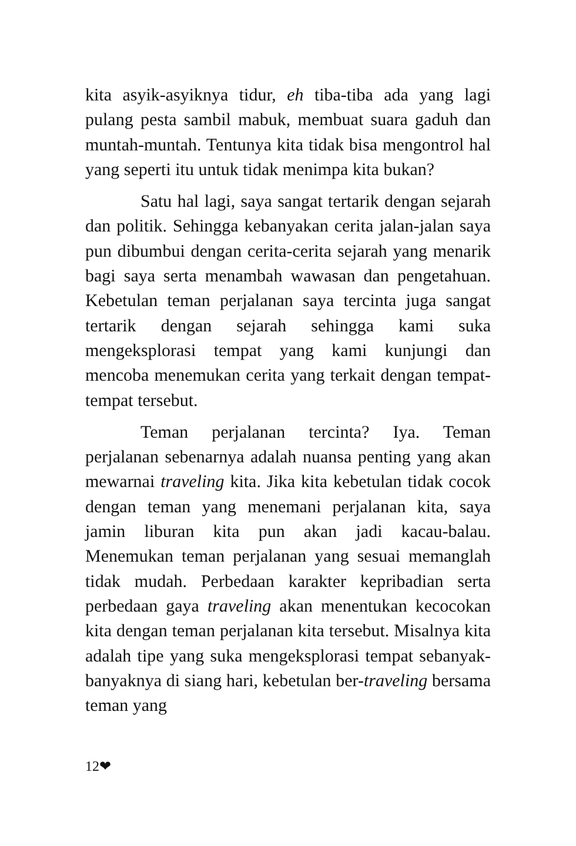kita asyik-asyiknya tidur, eh tiba-tiba ada yang lagi pulang pesta sambil mabuk, membuat suara gaduh dan muntah-muntah. Tentunya kita tidak bisa mengontrol hal yang seperti itu untuk tidak menimpa kita bukan?
Satu hal lagi, saya sangat tertarik dengan sejarah dan politik. Sehingga kebanyakan cerita jalan-jalan saya pun dibumbui dengan cerita-cerita sejarah yang menarik bagi saya serta menambah wawasan dan pengetahuan. Kebetulan teman perjalanan saya tercinta juga sangat tertarik dengan sejarah sehingga kami suka mengeksplorasi tempat yang kami kunjungi dan mencoba menemukan cerita yang terkait dengan tempat-tempat tersebut.
Teman perjalanan tercinta? Iya. Teman perjalanan sebenarnya adalah nuansa penting yang akan mewarnai traveling kita. Jika kita kebetulan tidak cocok dengan teman yang menemani perjalanan kita, saya jamin liburan kita pun akan jadi kacau-balau. Menemukan teman perjalanan yang sesuai memanglah tidak mudah. Perbedaan karakter kepribadian serta perbedaan gaya traveling akan menentukan kecocokan kita dengan teman perjalanan kita tersebut. Misalnya kita adalah tipe yang suka mengeksplorasi tempat sebanyak-banyaknya di siang hari, kebetulan ber-traveling bersama teman yang
12❤